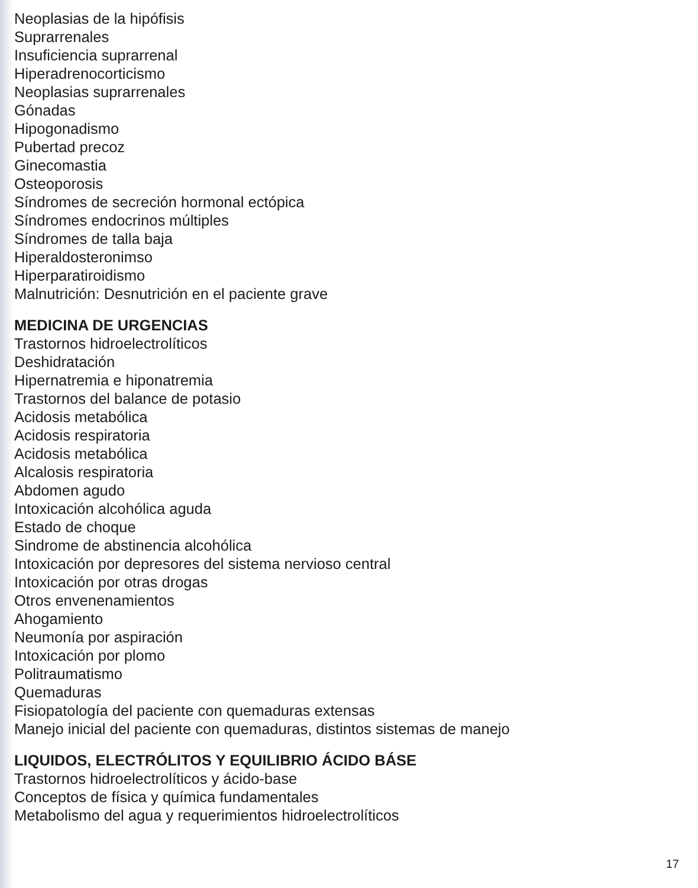Neoplasias de la hipófisis
Suprarrenales
Insuficiencia suprarrenal
Hiperadrenocorticismo
Neoplasias suprarrenales
Gónadas
Hipogonadismo
Pubertad precoz
Ginecomastia
Osteoporosis
Síndromes de secreción hormonal ectópica
Síndromes endocrinos múltiples
Síndromes de talla baja
Hiperaldosteronimso
Hiperparatiroidismo
Malnutrición: Desnutrición en el paciente grave
MEDICINA DE URGENCIAS
Trastornos hidroelectrolíticos
Deshidratación
Hipernatremia e hiponatremia
Trastornos del balance de potasio
Acidosis metabólica
Acidosis respiratoria
Acidosis metabólica
Alcalosis respiratoria
Abdomen agudo
Intoxicación alcohólica aguda
Estado de choque
Sindrome de abstinencia alcohólica
Intoxicación por depresores del sistema nervioso central
Intoxicación por otras drogas
Otros envenenamientos
Ahogamiento
Neumonía por aspiración
Intoxicación por plomo
Politraumatismo
Quemaduras
Fisiopatología del paciente con quemaduras extensas
Manejo inicial del paciente con quemaduras, distintos sistemas de manejo
LIQUIDOS, ELECTRÓLITOS Y EQUILIBRIO ÁCIDO BÁSE
Trastornos hidroelectrolíticos y ácido-base
Conceptos de física y química fundamentales
Metabolismo del agua y requerimientos hidroelectrolíticos
17